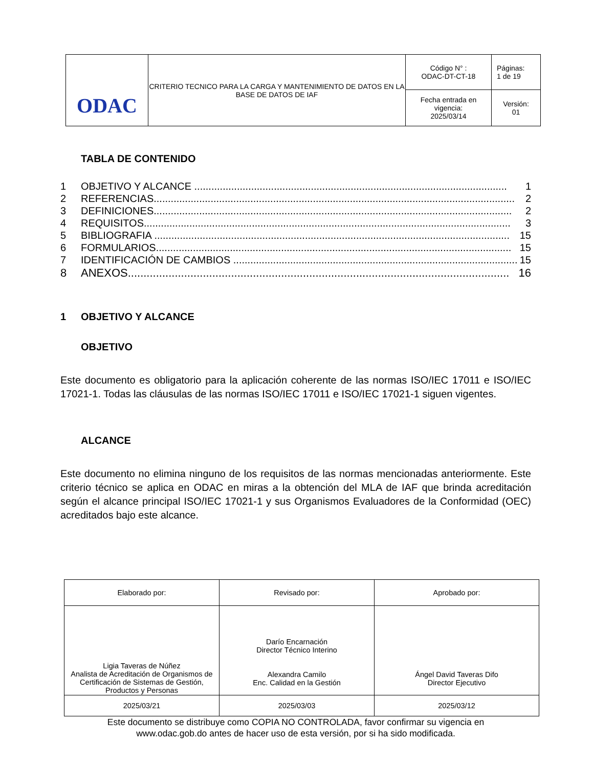| ODAC | CRITERIO TECNICO PARA LA CARGA Y MANTENIMIENTO DE DATOS EN LA BASE DE DATOS DE IAF | Código N° : ODAC-DT-CT-18 | Páginas: 1 de 19 |
| | | Fecha entrada en vigencia: 2025/03/14 | Versión: 01 |
TABLA DE CONTENIDO
1 OBJETIVO Y ALCANCE .............................................................................................................. 1
2 REFERENCIAS............................................................................................................................... 2
3 DEFINICIONES.............................................................................................................................. 2
4 REQUISITOS................................................................................................................................. 3
5 BIBLIOGRAFIA ............................................................................................................................. 15
6 FORMULARIOS............................................................................................................................. 15
7 IDENTIFICACIÓN DE CAMBIOS .................................................................................................... 15
8 ANEXOS.......................................................................................................................... 16
1 OBJETIVO Y ALCANCE
OBJETIVO
Este documento es obligatorio para la aplicación coherente de las normas ISO/IEC 17011 e ISO/IEC 17021-1. Todas las cláusulas de las normas ISO/IEC 17011 e ISO/IEC 17021-1 siguen vigentes.
ALCANCE
Este documento no elimina ninguno de los requisitos de las normas mencionadas anteriormente. Este criterio técnico se aplica en ODAC en miras a la obtención del MLA de IAF que brinda acreditación según el alcance principal ISO/IEC 17021-1 y sus Organismos Evaluadores de la Conformidad (OEC) acreditados bajo este alcance.
| Elaborado por: | Revisado por: | Aprobado por: |
| Ligia Taveras de Núñez Analista de Acreditación de Organismos de Certificación de Sistemas de Gestión, Productos y Personas | Darío Encarnación Director Técnico Interino Alexandra Camilo Enc. Calidad en la Gestión | Ángel David Taveras Difo Director Ejecutivo |
| 2025/03/21 | 2025/03/03 | 2025/03/12 |
Este documento se distribuye como COPIA NO CONTROLADA, favor confirmar su vigencia en
www.odac.gob.do antes de hacer uso de esta versión, por si ha sido modificada.